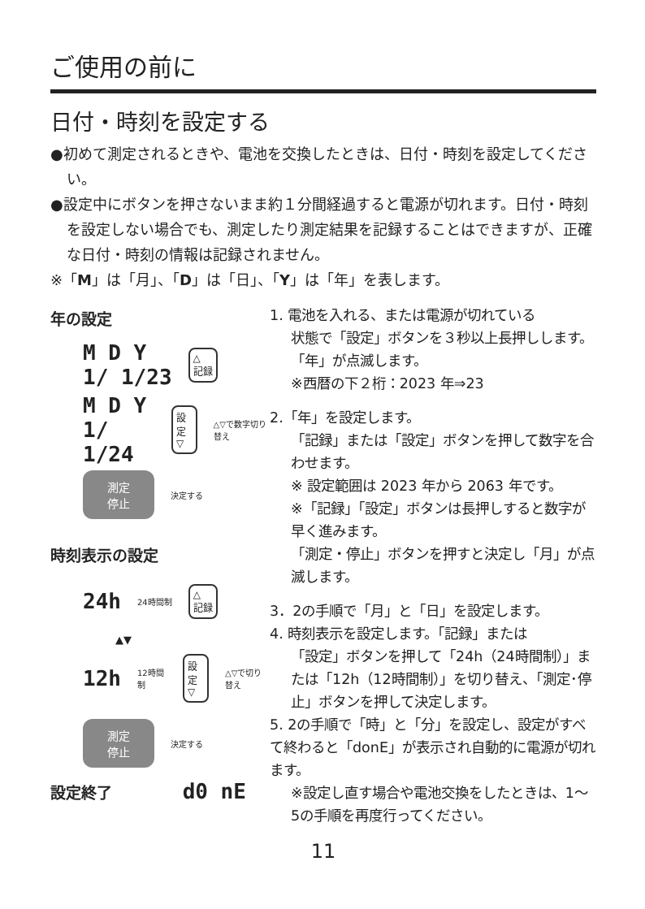ご使用の前に
日付・時刻を設定する
●初めて測定されるときや、電池を交換したときは、日付・時刻を設定してください。
●設定中にボタンを押さないまま約１分間経過すると電源が切れます。日付・時刻を設定しない場合でも、測定したり測定結果を記録することはできますが、正確な日付・時刻の情報は記録されません。
※「M」は「月」、「D」は「日」、「Y」は「年」を表します。
年の設定
M D Y
1/ 1/23 △
記録
M D Y
1/ 1/24 設定
▽ △▽で数字切り替え
測定
停止 決定する
時刻表示の設定
24h 24時間制 △
記録
▲▼
12h 12時間制 設定
▽ △▽で切り替え
測定
停止 決定する
設定終了 d0 nE
1. 電池を入れる、または電源が切れている
状態で「設定」ボタンを３秒以上長押しします。
「年」が点滅します。
※西暦の下２桁：2023 年⇒23
2.「年」を設定します。
「記録」または「設定」ボタンを押して数字を合わせます。
※ 設定範囲は 2023 年から 2063 年です。
※「記録」「設定」ボタンは長押しすると数字が早く進みます。
「測定・停止」ボタンを押すと決定し「月」が点滅します。
3．2の手順で「月」と「日」を設定します。
4. 時刻表示を設定します。「記録」または
「設定」ボタンを押して「24h（24時間制）」または「12h（12時間制）」を切り替え、「測定･停止」ボタンを押して決定します。
5. 2の手順で「時」と「分」を設定し、設定がすべて終わると「donE」が表示され自動的に電源が切れます。
※設定し直す場合や電池交換をしたときは、1～5の手順を再度行ってください。
11